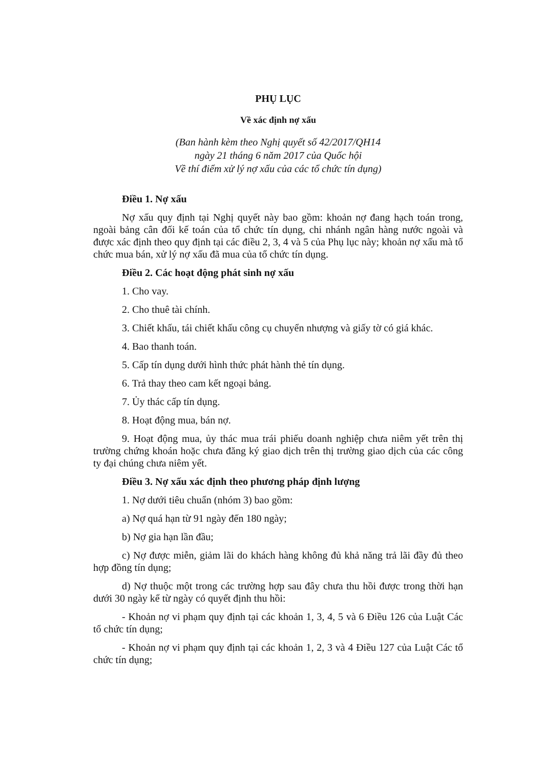PHỤ LỤC
Về xác định nợ xấu
(Ban hành kèm theo Nghị quyết số 42/2017/QH14
ngày 21 tháng 6 năm 2017 của Quốc hội
Về thí điểm xử lý nợ xấu của các tổ chức tín dụng)
Điều 1. Nợ xấu
Nợ xấu quy định tại Nghị quyết này bao gồm: khoản nợ đang hạch toán trong, ngoài bảng cân đối kế toán của tổ chức tín dụng, chi nhánh ngân hàng nước ngoài và được xác định theo quy định tại các điều 2, 3, 4 và 5 của Phụ lục này; khoản nợ xấu mà tổ chức mua bán, xử lý nợ xấu đã mua của tổ chức tín dụng.
Điều 2. Các hoạt động phát sinh nợ xấu
1. Cho vay.
2. Cho thuê tài chính.
3. Chiết khấu, tái chiết khấu công cụ chuyển nhượng và giấy tờ có giá khác.
4. Bao thanh toán.
5. Cấp tín dụng dưới hình thức phát hành thẻ tín dụng.
6. Trả thay theo cam kết ngoại bảng.
7. Ủy thác cấp tín dụng.
8. Hoạt động mua, bán nợ.
9. Hoạt động mua, ủy thác mua trái phiếu doanh nghiệp chưa niêm yết trên thị trường chứng khoán hoặc chưa đăng ký giao dịch trên thị trường giao dịch của các công ty đại chúng chưa niêm yết.
Điều 3. Nợ xấu xác định theo phương pháp định lượng
1. Nợ dưới tiêu chuẩn (nhóm 3) bao gồm:
a) Nợ quá hạn từ 91 ngày đến 180 ngày;
b) Nợ gia hạn lần đầu;
c) Nợ được miễn, giảm lãi do khách hàng không đủ khả năng trả lãi đầy đủ theo hợp đồng tín dụng;
d) Nợ thuộc một trong các trường hợp sau đây chưa thu hồi được trong thời hạn dưới 30 ngày kể từ ngày có quyết định thu hồi:
- Khoản nợ vi phạm quy định tại các khoản 1, 3, 4, 5 và 6 Điều 126 của Luật Các tổ chức tín dụng;
- Khoản nợ vi phạm quy định tại các khoản 1, 2, 3 và 4 Điều 127 của Luật Các tổ chức tín dụng;